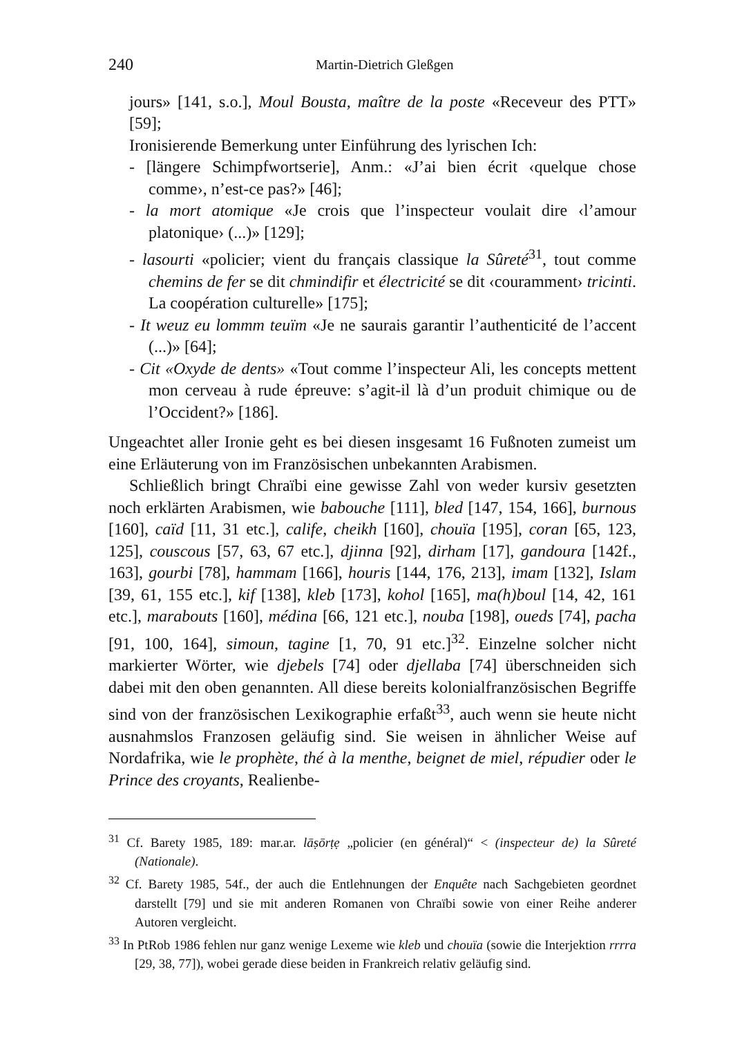240 Martin-Dietrich Gleßgen
jours» [141, s.o.], Moul Bousta, maître de la poste «Receveur des PTT» [59];
Ironisierende Bemerkung unter Einführung des lyrischen Ich:
- [längere Schimpfwortserie], Anm.: «J’ai bien écrit ‹quelque chose comme›, n’est-ce pas?» [46];
- la mort atomique «Je crois que l’inspecteur voulait dire ‹l’amour platonique› (...)» [129];
- lasourti «policier; vient du français classique la Sûreté<sup>31</sup>, tout comme chemins de fer se dit chmindifir et électricité se dit ‹couramment› tricinti. La coopération culturelle» [175];
- It weuz eu lommm teuïm «Je ne saurais garantir l’authenticité de l’accent (...)» [64];
- Cit «Oxyde de dents» «Tout comme l’inspecteur Ali, les concepts mettent mon cerveau à rude épreuve: s’agit-il là d’un produit chimique ou de l’Occident?» [186].
Ungeachtet aller Ironie geht es bei diesen insgesamt 16 Fußnoten zumeist um eine Erläuterung von im Französischen unbekannten Arabismen.
Schließlich bringt Chraïbi eine gewisse Zahl von weder kursiv gesetzten noch erklärten Arabismen, wie babouche [111], bled [147, 154, 166], burnous [160], caïd [11, 31 etc.], calife, cheikh [160], chouïa [195], coran [65, 123, 125], couscous [57, 63, 67 etc.], djinna [92], dirham [17], gandoura [142f., 163], gourbi [78], hammam [166], houris [144, 176, 213], imam [132], Islam [39, 61, 155 etc.], kif [138], kleb [173], kohol [165], ma(h)boul [14, 42, 161 etc.], marabouts [160], médina [66, 121 etc.], nouba [198], oueds [74], pacha [91, 100, 164], simoun, tagine [1, 70, 91 etc.]<sup>32</sup>. Einzelne solcher nicht markierter Wörter, wie djebels [74] oder djellaba [74] überschneiden sich dabei mit den oben genannten. All diese bereits kolonialfranzösischen Begriffe sind von der französischen Lexikographie erfaßt<sup>33</sup>, auch wenn sie heute nicht ausnahmslos Franzosen geläufig sind. Sie weisen in ähnlicher Weise auf Nordafrika, wie le prophète, thé à la menthe, beignet de miel, répudier oder le Prince des croyants, Realienbe-
<sup>31</sup> Cf. Barety 1985, 189: mar.ar. lāṣōrṭẹ „policier (en général)“ < (inspecteur de) la Sûreté (Nationale).
<sup>32</sup> Cf. Barety 1985, 54f., der auch die Entlehnungen der Enquête nach Sachgebieten geordnet darstellt [79] und sie mit anderen Romanen von Chraïbi sowie von einer Reihe anderer Autoren vergleicht.
<sup>33</sup> In PtRob 1986 fehlen nur ganz wenige Lexeme wie kleb und chouïa (sowie die Interjektion rrrra [29, 38, 77]), wobei gerade diese beiden in Frankreich relativ geläufig sind.